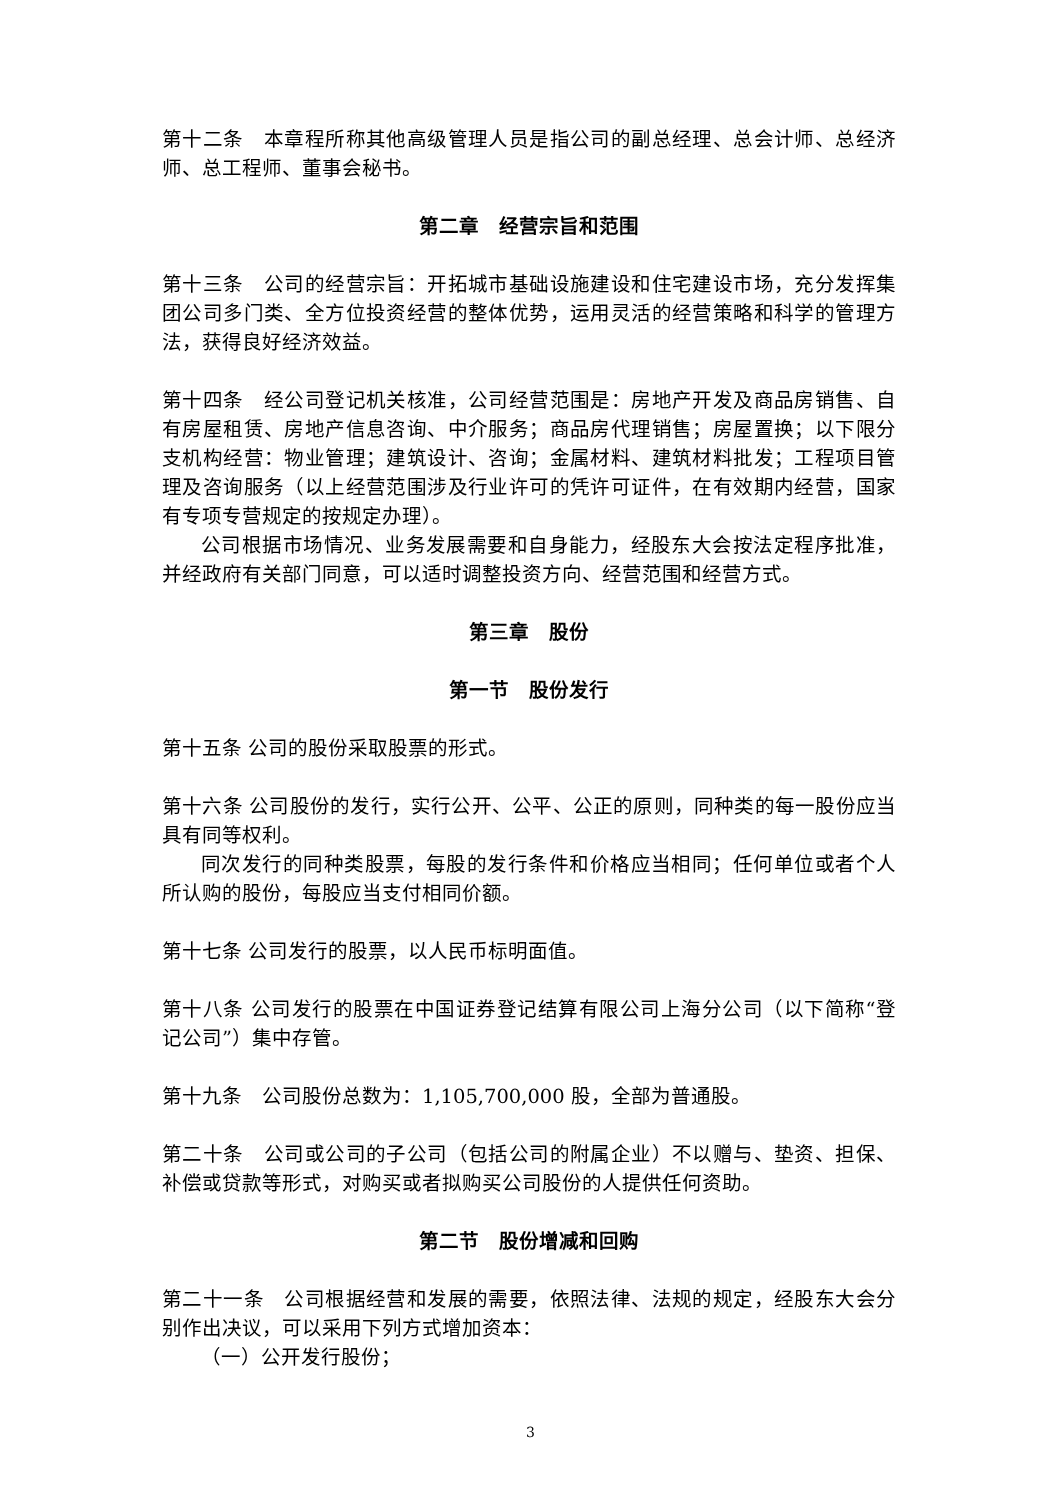第十二条　本章程所称其他高级管理人员是指公司的副总经理、总会计师、总经济师、总工程师、董事会秘书。
第二章　经营宗旨和范围
第十三条　公司的经营宗旨：开拓城市基础设施建设和住宅建设市场，充分发挥集团公司多门类、全方位投资经营的整体优势，运用灵活的经营策略和科学的管理方法，获得良好经济效益。
第十四条　经公司登记机关核准，公司经营范围是：房地产开发及商品房销售、自有房屋租赁、房地产信息咨询、中介服务；商品房代理销售；房屋置换；以下限分支机构经营：物业管理；建筑设计、咨询；金属材料、建筑材料批发；工程项目管理及咨询服务（以上经营范围涉及行业许可的凭许可证件，在有效期内经营，国家有专项专营规定的按规定办理）。
公司根据市场情况、业务发展需要和自身能力，经股东大会按法定程序批准，并经政府有关部门同意，可以适时调整投资方向、经营范围和经营方式。
第三章　股份
第一节　股份发行
第十五条 公司的股份采取股票的形式。
第十六条 公司股份的发行，实行公开、公平、公正的原则，同种类的每一股份应当具有同等权利。
同次发行的同种类股票，每股的发行条件和价格应当相同；任何单位或者个人所认购的股份，每股应当支付相同价额。
第十七条 公司发行的股票，以人民币标明面值。
第十八条 公司发行的股票在中国证券登记结算有限公司上海分公司（以下简称“登记公司”）集中存管。
第十九条　公司股份总数为：1,105,700,000 股，全部为普通股。
第二十条　公司或公司的子公司（包括公司的附属企业）不以赠与、垫资、担保、补偿或贷款等形式，对购买或者拟购买公司股份的人提供任何资助。
第二节　股份增减和回购
第二十一条　公司根据经营和发展的需要，依照法律、法规的规定，经股东大会分别作出决议，可以采用下列方式增加资本：
（一）公开发行股份；
3